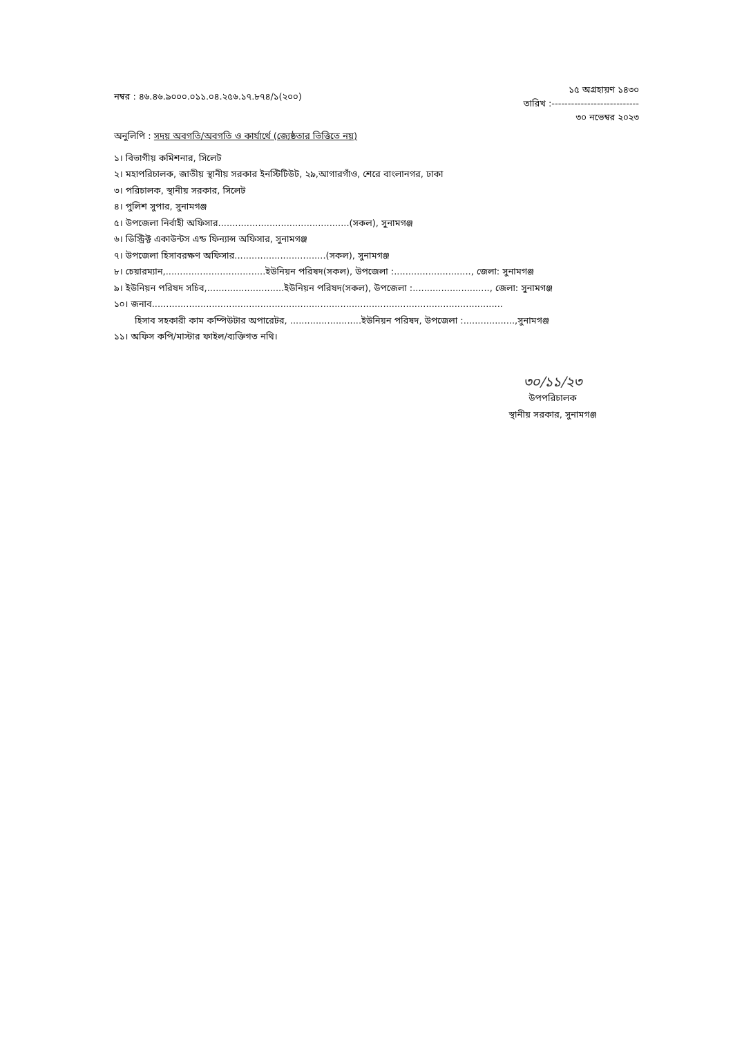নম্বর : ৪৬.৪৬.৯০০০.০১১.০৪.২৫৬.১৭.৮৭৪/১(২০০)
১৫ অগ্রহায়ণ ১৪৩০
তারিখ :---------------------------
৩০ নভেম্বর ২০২৩
অনুলিপি : সদয় অবগতি/অবগতি ও কার্যার্থে (জ্যেষ্ঠতার ভিত্তিতে নয়)
১। বিভাগীয় কমিশনার, সিলেট
২। মহাপরিচালক, জাতীয় স্থানীয় সরকার ইনস্টিটিউট, ২৯,আগারগাঁও, শেরে বাংলানগর, ঢাকা
৩। পরিচালক, স্থানীয় সরকার, সিলেট
৪। পুলিশ সুপার, সুনামগঞ্জ
৫। উপজেলা নির্বাহী অফিসার..............................................(সকল), সুনামগঞ্জ
৬। ডিস্ট্রিক্ট একাউন্টস এন্ড ফিন্যান্স অফিসার, সুনামগঞ্জ
৭। উপজেলা হিসাবরক্ষণ অফিসার................................(সকল), সুনামগঞ্জ
৮। চেয়ারম্যান,...................................ইউনিয়ন পরিষদ(সকল), উপজেলা :..........................., জেলা: সুনামগঞ্জ
৯। ইউনিয়ন পরিষদ সচিব,...........................ইউনিয়ন পরিষদ(সকল), উপজেলা :..........................., জেলা: সুনামগঞ্জ
১০। জনাব...........................................................................................................................
হিসাব সহকারী কাম কম্পিউটার অপারেটর, .........................ইউনিয়ন পরিষদ, উপজেলা :..................,সুনামগঞ্জ
১১। অফিস কপি/মাস্টার ফাইল/ব্যক্তিগত নথি।
৩০/১১/২৩
উপপরিচালক
স্থানীয় সরকার, সুনামগঞ্জ